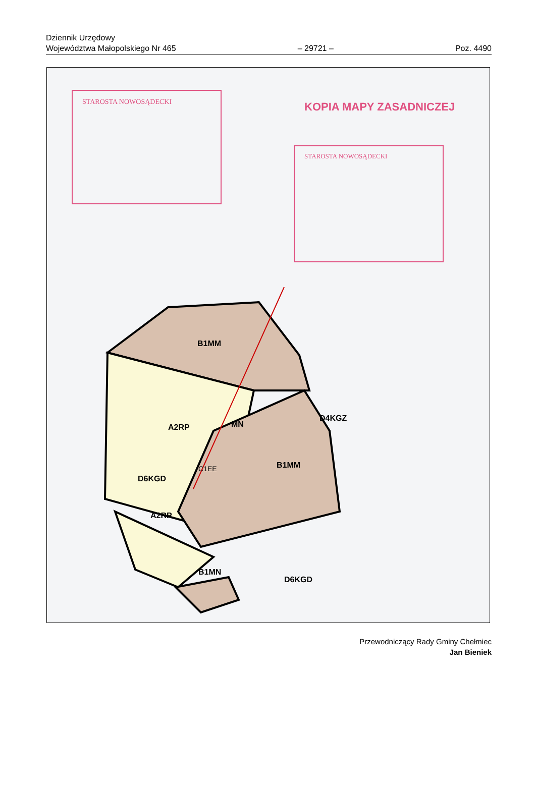Dziennik Urzędowy
Województwa Małopolskiego Nr 465 – 29721 – Poz. 4490
STAROSTA NOWOSĄDECKI
STAROSTA NOWOSĄDECKI
KOPIA MAPY ZASADNICZEJ
B1MM
A2RP
MN
B1MM
A2RP
B1MN
D6KGD
D6KGD
D4KGZ
C1EE
Przewodniczący Rady Gminy Chełmiec
Jan Bieniek